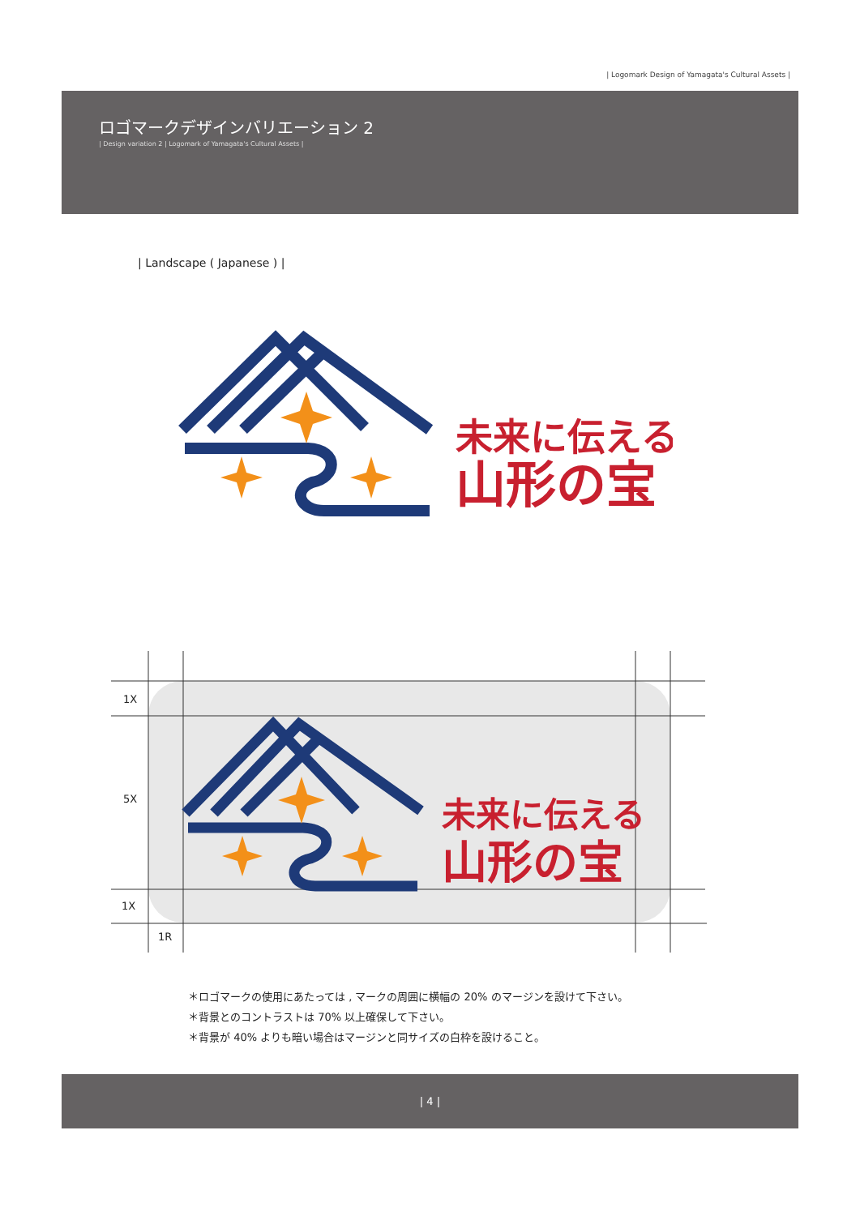| Logomark Design of Yamagata's Cultural Assets |
ロゴマークデザインバリエーション 2
| Design variation 2 | Logomark of Yamagata's Cultural Assets |
| Landscape ( Japanese ) |
未来に伝える
山形の宝
未来に伝える
山形の宝
1X
5X
1X
1R
＊ロゴマークの使用にあたっては , マークの周囲に横幅の 20% のマージンを設けて下さい。
＊背景とのコントラストは 70% 以上確保して下さい。
＊背景が 40% よりも暗い場合はマージンと同サイズの白枠を設けること。
| 4 |